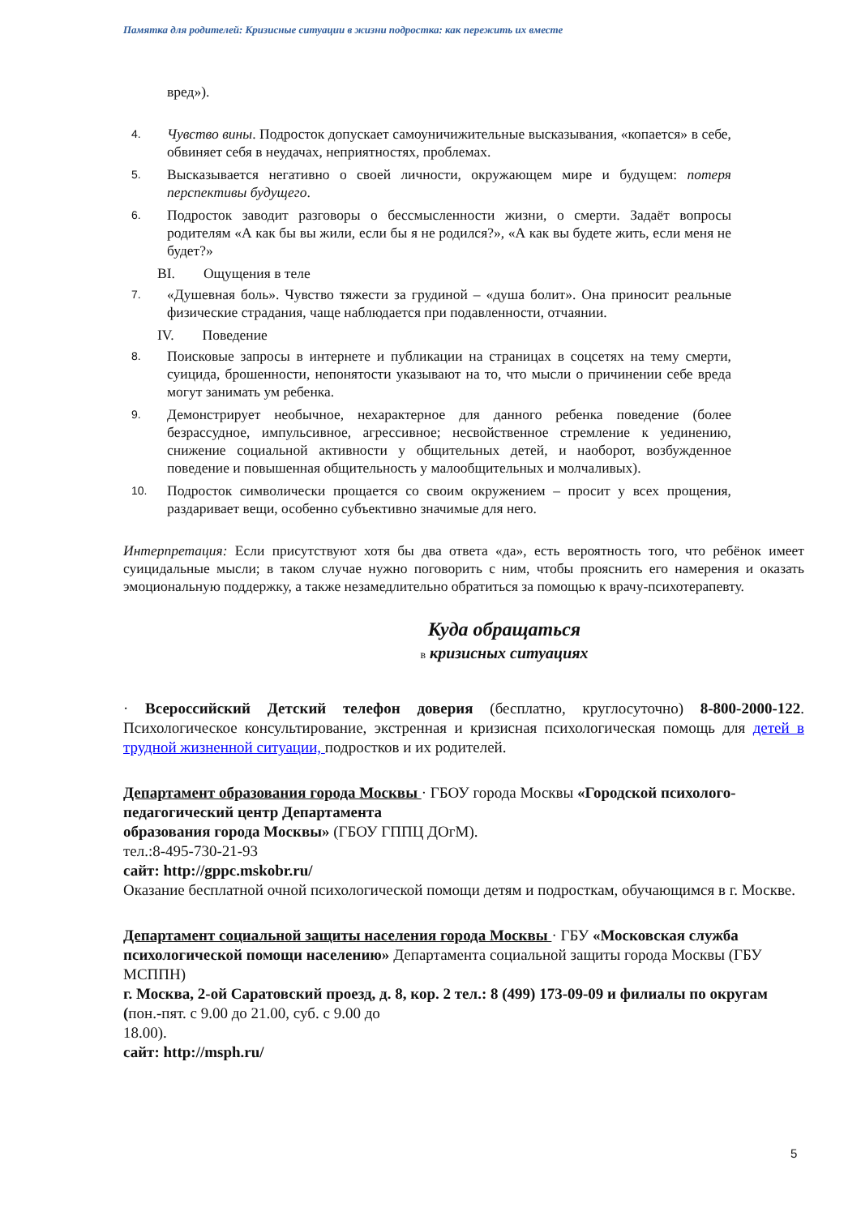Памятка для родителей: Кризисные ситуации в жизни подростка: как пережить их вместе
вред»).
4. Чувство вины. Подросток допускает самоуничижительные высказывания, «копается» в себе, обвиняет себя в неудачах, неприятностях, проблемах.
5. Высказывается негативно о своей личности, окружающем мире и будущем: потеря перспективы будущего.
6. Подросток заводит разговоры о бессмысленности жизни, о смерти. Задаёт вопросы родителям «А как бы вы жили, если бы я не родился?», «А как вы будете жить, если меня не будет?»
BI. Ощущения в теле
7. «Душевная боль». Чувство тяжести за грудиной – «душа болит». Она приносит реальные физические страдания, чаще наблюдается при подавленности, отчаянии.
IV. Поведение
8. Поисковые запросы в интернете и публикации на страницах в соцсетях на тему смерти, суицида, брошенности, непонятости указывают на то, что мысли о причинении себе вреда могут занимать ум ребенка.
9. Демонстрирует необычное, нехарактерное для данного ребенка поведение (более безрассудное, импульсивное, агрессивное; несвойственное стремление к уединению, снижение социальной активности у общительных детей, и наоборот, возбужденное поведение и повышенная общительность у малообщительных и молчаливых).
10. Подросток символически прощается со своим окружением – просит у всех прощения, раздаривает вещи, особенно субъективно значимые для него.
Интерпретация: Если присутствуют хотя бы два ответа «да», есть вероятность того, что ребёнок имеет суицидальные мысли; в таком случае нужно поговорить с ним, чтобы прояснить его намерения и оказать эмоциональную поддержку, а также незамедлительно обратиться за помощью к врачу-психотерапевту.
Куда обращаться
в кризисных ситуациях
· Всероссийский Детский телефон доверия (бесплатно, круглосуточно) 8-800-2000-122. Психологическое консультирование, экстренная и кризисная психологическая помощь для детей в трудной жизненной ситуации, подростков и их родителей.
Департамент образования города Москвы · ГБОУ города Москвы «Городской психолого-педагогический центр Департамента
образования города Москвы» (ГБОУ ГППЦ ДОгМ).
тел.:8-495-730-21-93
сайт: http://gppc.mskobr.ru/
Оказание бесплатной очной психологической помощи детям и подросткам, обучающимся в г. Москве.
Департамент социальной защиты населения города Москвы · ГБУ «Московская служба психологической помощи населению» Департамента социальной защиты города Москвы (ГБУ МСППН)
г. Москва, 2-ой Саратовский проезд, д. 8, кор. 2 тел.: 8 (499) 173-09-09 и филиалы по округам (пон.-пят. с 9.00 до 21.00, суб. с 9.00 до
18.00).
сайт: http://msph.ru/
5